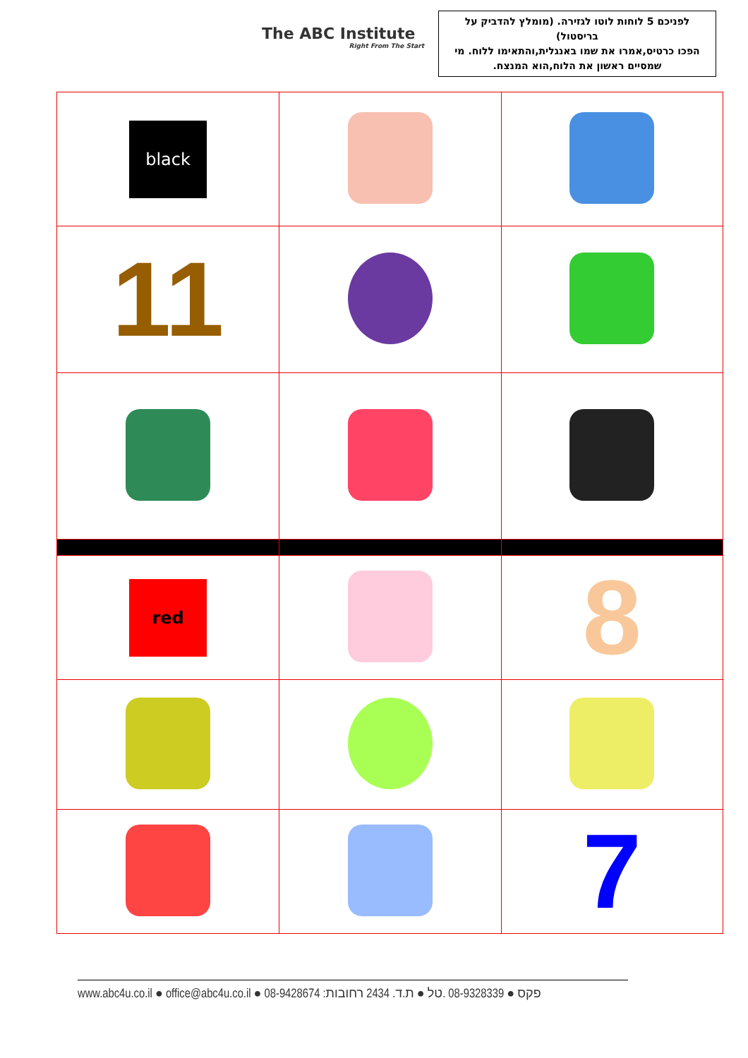The ABC Institute
Right From The Start
לפניכם 5 לוחות לוטו לגזירה. (מומלץ להדביק על בריסטול)
הפכו כרטיס,אמרו את שמו באנגלית,והתאימו ללוח. מי שמסיים ראשון את הלוח,הוא המנצח.
| black | | |
| 11 | | |
| red | | 8 |
| | | 7 |
www.abc4u.co.il ● office@abc4u.co.il ● 08-9428674 :פקס ● 08-9328339 .טל ● ת.ד. 2434 רחובות